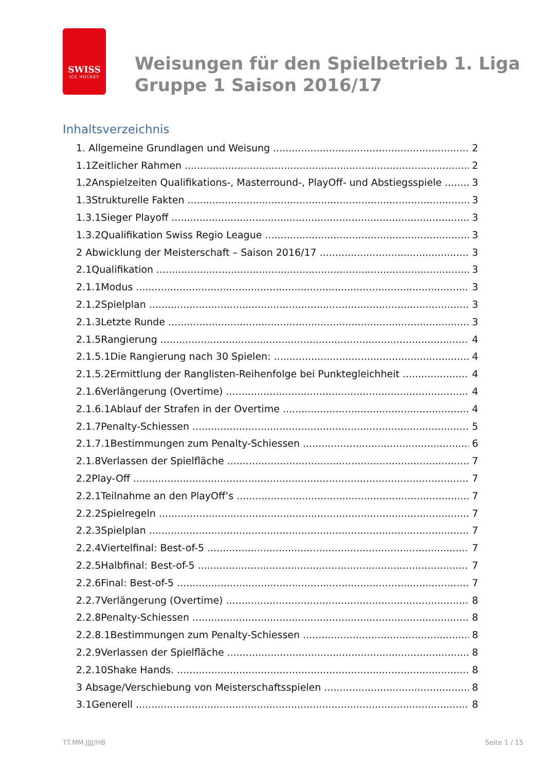SWISS
ICE HOCKEY
Weisungen für den Spielbetrieb 1. Liga
Gruppe 1 Saison 2016/17
Inhaltsverzeichnis
1. Allgemeine Grundlagen und Weisung 2
1.1Zeitlicher Rahmen 2
1.2Anspielzeiten Qualifikations-, Masterround-, PlayOff- und Abstiegsspiele 3
1.3Strukturelle Fakten 3
1.3.1Sieger Playoff 3
1.3.2Qualifikation Swiss Regio League 3
2 Abwicklung der Meisterschaft – Saison 2016/17 3
2.1Qualifikation 3
2.1.1Modus 3
2.1.2Spielplan 3
2.1.3Letzte Runde 3
2.1.5Rangierung 4
2.1.5.1Die Rangierung nach 30 Spielen: 4
2.1.5.2Ermittlung der Ranglisten-Reihenfolge bei Punktegleichheit 4
2.1.6Verlängerung (Overtime) 4
2.1.6.1Ablauf der Strafen in der Overtime 4
2.1.7Penalty-Schiessen 5
2.1.7.1Bestimmungen zum Penalty-Schiessen 6
2.1.8Verlassen der Spielfläche 7
2.2Play-Off 7
2.2.1Teilnahme an den PlayOff’s 7
2.2.2Spielregeln 7
2.2.3Spielplan 7
2.2.4Viertelfinal: Best-of-5 7
2.2.5Halbfinal: Best-of-5 7
2.2.6Final: Best-of-5 7
2.2.7Verlängerung (Overtime) 8
2.2.8Penalty-Schiessen 8
2.2.8.1Bestimmungen zum Penalty-Schiessen 8
2.2.9Verlassen der Spielfläche 8
2.2.10Shake Hands. 8
3 Absage/Verschiebung von Meisterschaftsspielen 8
3.1Generell 8
TT.MM.JJJJ/HB Seite 1 / 15